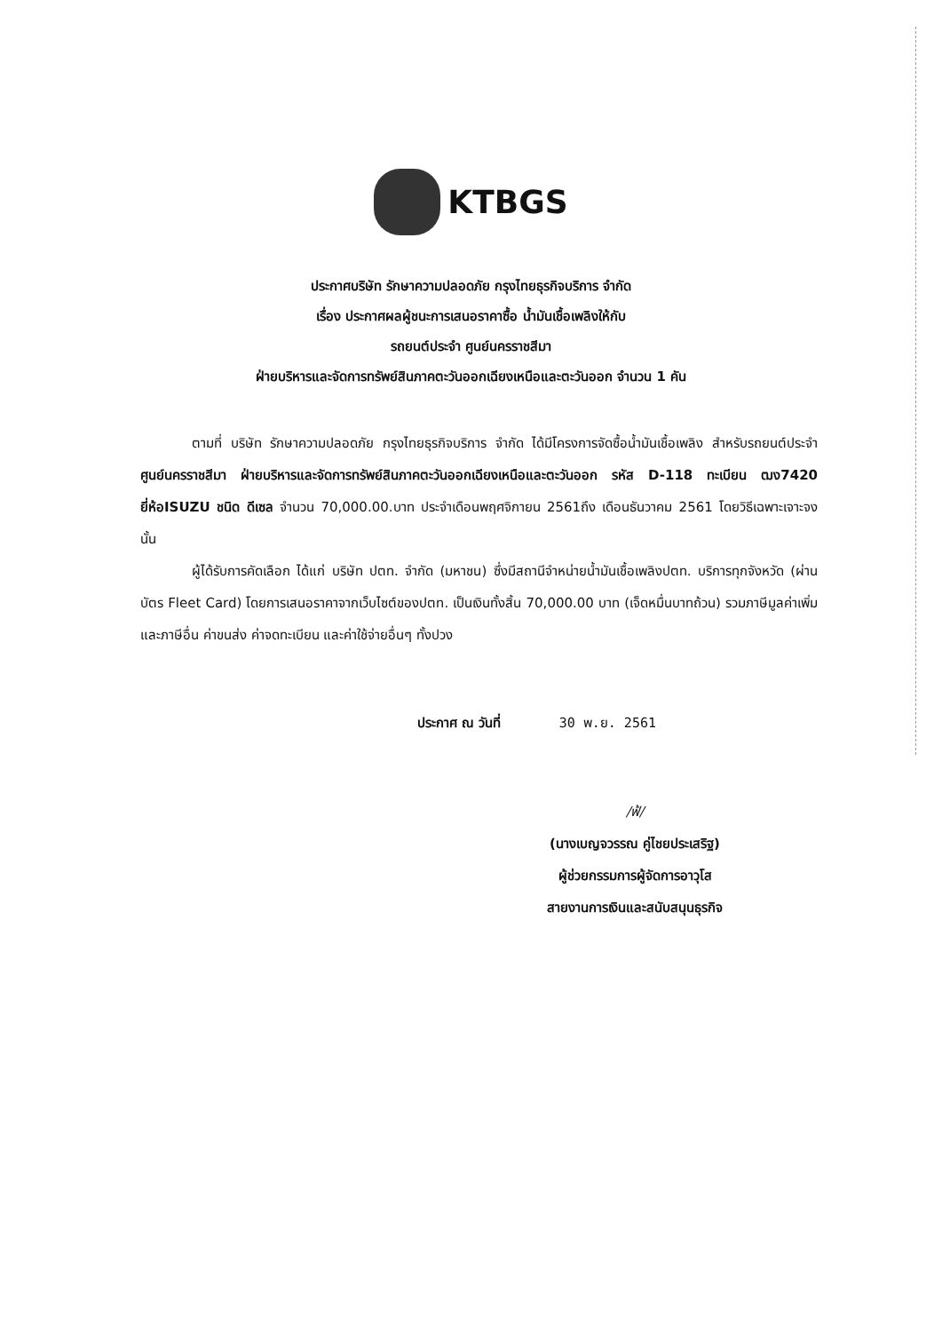KTBGS
ประกาศบริษัท รักษาความปลอดภัย กรุงไทยธุรกิจบริการ จำกัด
เรื่อง ประกาศผลผู้ชนะการเสนอราคาซื้อ น้ำมันเชื้อเพลิงให้กับ
รถยนต์ประจำ ศูนย์นครราชสีมา
ฝ่ายบริหารและจัดการทรัพย์สินภาคตะวันออกเฉียงเหนือและตะวันออก จำนวน 1 คัน
ตามที่ บริษัท รักษาความปลอดภัย กรุงไทยธุรกิจบริการ จำกัด ได้มีโครงการจัดซื้อน้ำมันเชื้อเพลิง สำหรับรถยนต์ประจำ ศูนย์นครราชสีมา ฝ่ายบริหารและจัดการทรัพย์สินภาคตะวันออกเฉียงเหนือและตะวันออก รหัส D-118 ทะเบียน ฒง7420 ยี่ห้อISUZU ชนิด ดีเซล จำนวน 70,000.00.บาท ประจำเดือนพฤศจิกายน 2561ถึง เดือนธันวาคม 2561 โดยวิธีเฉพาะเจาะจง นั้น
ผู้ได้รับการคัดเลือก ได้แก่ บริษัท ปตท. จำกัด (มหาชน) ซึ่งมีสถานีจำหน่ายน้ำมันเชื้อเพลิงปตท. บริการทุกจังหวัด (ผ่านบัตร Fleet Card) โดยการเสนอราคาจากเว็บไซต์ของปตท. เป็นเงินทั้งสิ้น 70,000.00 บาท (เจ็ดหมื่นบาทถ้วน) รวมภาษีมูลค่าเพิ่มและภาษีอื่น ค่าขนส่ง ค่าจดทะเบียน และค่าใช้จ่ายอื่นๆ ทั้งปวง
ประกาศ ณ วันที่ 30 พ.ย. 2561
/ฟ้/
(นางเบญจวรรณ คู่ไชยประเสริฐ)
ผู้ช่วยกรรมการผู้จัดการอาวุโส
สายงานการเงินและสนับสนุนธุรกิจ